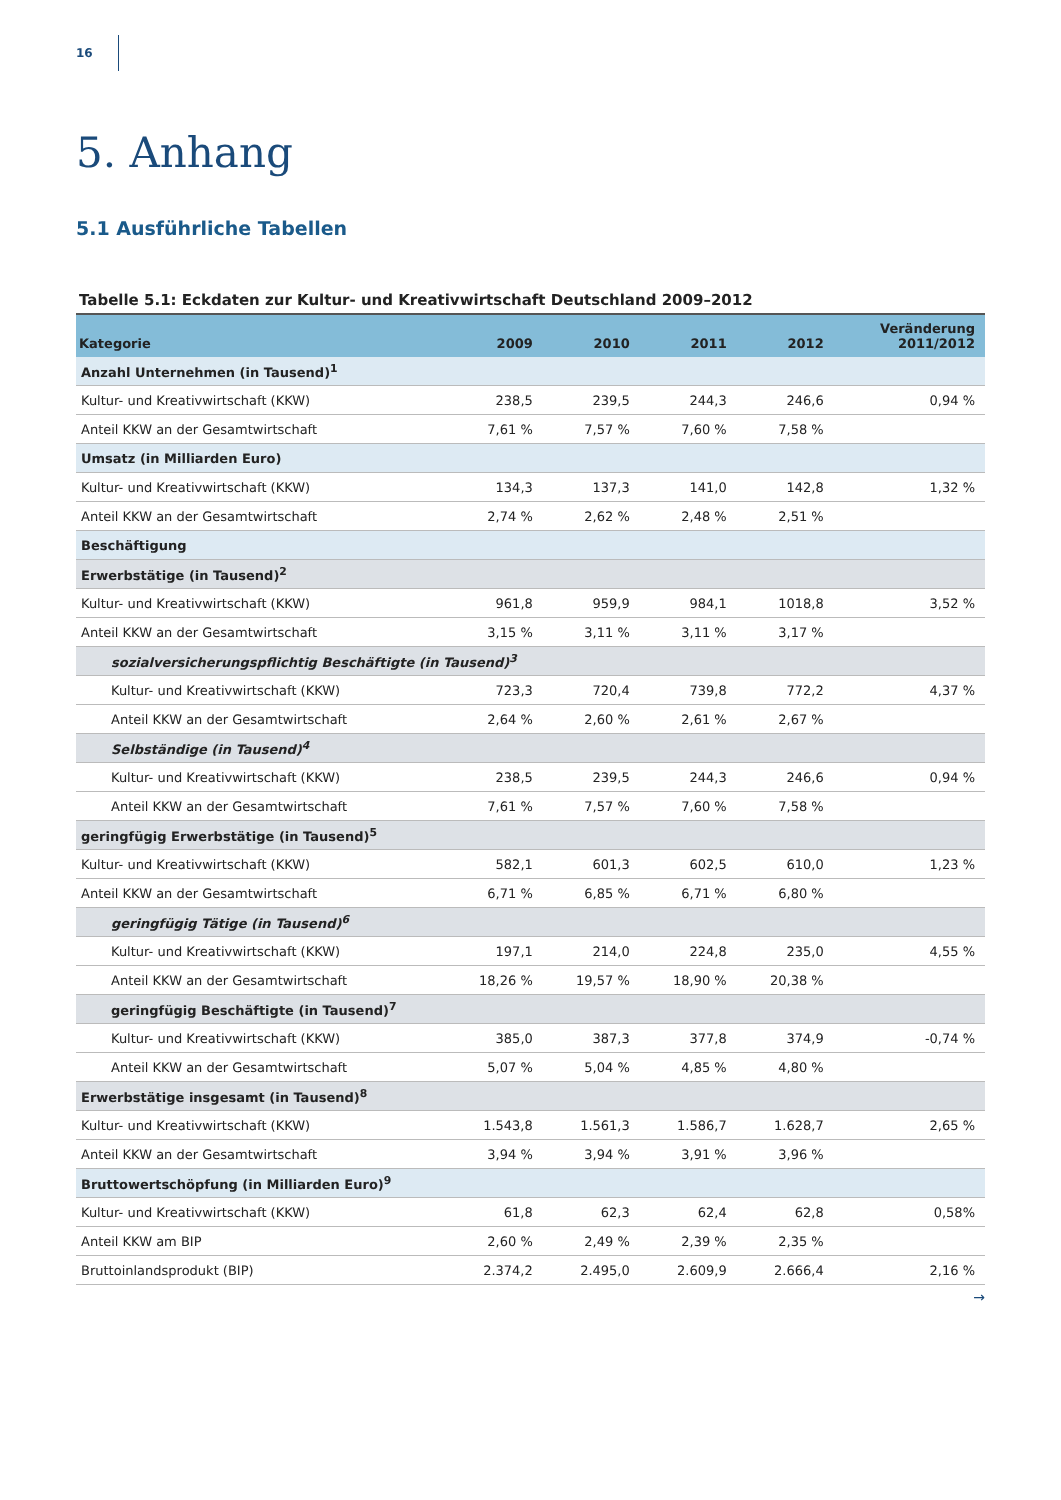16
5. Anhang
5.1 Ausführliche Tabellen
Tabelle 5.1: Eckdaten zur Kultur- und Kreativwirtschaft Deutschland 2009–2012
| Kategorie | 2009 | 2010 | 2011 | 2012 | Veränderung 2011/2012 |
| --- | --- | --- | --- | --- | --- |
| Anzahl Unternehmen (in Tausend)<sup>1</sup> | | | | | |
| Kultur- und Kreativwirtschaft (KKW) | 238,5 | 239,5 | 244,3 | 246,6 | 0,94 % |
| Anteil KKW an der Gesamtwirtschaft | 7,61 % | 7,57 % | 7,60 % | 7,58 % | |
| Umsatz (in Milliarden Euro) | | | | | |
| Kultur- und Kreativwirtschaft (KKW) | 134,3 | 137,3 | 141,0 | 142,8 | 1,32 % |
| Anteil KKW an der Gesamtwirtschaft | 2,74 % | 2,62 % | 2,48 % | 2,51 % | |
| Beschäftigung | | | | | |
| Erwerbstätige (in Tausend)<sup>2</sup> | | | | | |
| Kultur- und Kreativwirtschaft (KKW) | 961,8 | 959,9 | 984,1 | 1018,8 | 3,52 % |
| Anteil KKW an der Gesamtwirtschaft | 3,15 % | 3,11 % | 3,11 % | 3,17 % | |
| sozialversicherungspflichtig Beschäftigte (in Tausend)<sup>3</sup> | | | | | |
| Kultur- und Kreativwirtschaft (KKW) | 723,3 | 720,4 | 739,8 | 772,2 | 4,37 % |
| Anteil KKW an der Gesamtwirtschaft | 2,64 % | 2,60 % | 2,61 % | 2,67 % | |
| Selbständige (in Tausend)<sup>4</sup> | | | | | |
| Kultur- und Kreativwirtschaft (KKW) | 238,5 | 239,5 | 244,3 | 246,6 | 0,94 % |
| Anteil KKW an der Gesamtwirtschaft | 7,61 % | 7,57 % | 7,60 % | 7,58 % | |
| geringfügig Erwerbstätige (in Tausend)<sup>5</sup> | | | | | |
| Kultur- und Kreativwirtschaft (KKW) | 582,1 | 601,3 | 602,5 | 610,0 | 1,23 % |
| Anteil KKW an der Gesamtwirtschaft | 6,71 % | 6,85 % | 6,71 % | 6,80 % | |
| geringfügig Tätige (in Tausend)<sup>6</sup> | | | | | |
| Kultur- und Kreativwirtschaft (KKW) | 197,1 | 214,0 | 224,8 | 235,0 | 4,55 % |
| Anteil KKW an der Gesamtwirtschaft | 18,26 % | 19,57 % | 18,90 % | 20,38 % | |
| geringfügig Beschäftigte (in Tausend)<sup>7</sup> | | | | | |
| Kultur- und Kreativwirtschaft (KKW) | 385,0 | 387,3 | 377,8 | 374,9 | -0,74 % |
| Anteil KKW an der Gesamtwirtschaft | 5,07 % | 5,04 % | 4,85 % | 4,80 % | |
| Erwerbstätige insgesamt (in Tausend)<sup>8</sup> | | | | | |
| Kultur- und Kreativwirtschaft (KKW) | 1.543,8 | 1.561,3 | 1.586,7 | 1.628,7 | 2,65 % |
| Anteil KKW an der Gesamtwirtschaft | 3,94 % | 3,94 % | 3,91 % | 3,96 % | |
| Bruttowertschöpfung (in Milliarden Euro)<sup>9</sup> | | | | | |
| Kultur- und Kreativwirtschaft (KKW) | 61,8 | 62,3 | 62,4 | 62,8 | 0,58% |
| Anteil KKW am BIP | 2,60 % | 2,49 % | 2,39 % | 2,35 % | |
| Bruttoinlandsprodukt (BIP) | 2.374,2 | 2.495,0 | 2.609,9 | 2.666,4 | 2,16 % |
→